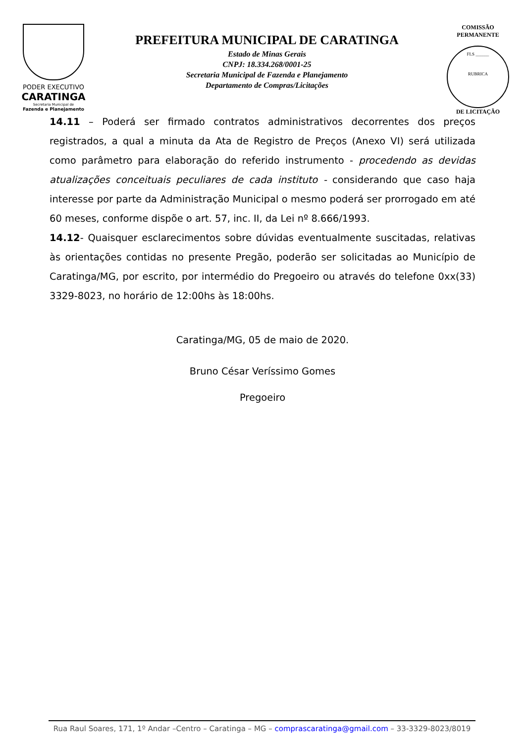PODER EXECUTIVO
CARATINGA
Secretaria Municipal de
Fazenda e Planejamento
PREFEITURA MUNICIPAL DE CARATINGA
Estado de Minas Gerais
CNPJ: 18.334.268/0001-25
Secretaria Municipal de Fazenda e Planejamento
Departamento de Compras/Licitações
COMISSÃO PERMANENTE
FLS ______
RUBRICA
DE LICITAÇÃO
14.11 – Poderá ser firmado contratos administrativos decorrentes dos preços registrados, a qual a minuta da Ata de Registro de Preços (Anexo VI) será utilizada como parâmetro para elaboração do referido instrumento - procedendo as devidas atualizações conceituais peculiares de cada instituto - considerando que caso haja interesse por parte da Administração Municipal o mesmo poderá ser prorrogado em até 60 meses, conforme dispõe o art. 57, inc. II, da Lei nº 8.666/1993.
14.12- Quaisquer esclarecimentos sobre dúvidas eventualmente suscitadas, relativas às orientações contidas no presente Pregão, poderão ser solicitadas ao Município de Caratinga/MG, por escrito, por intermédio do Pregoeiro ou através do telefone 0xx(33) 3329-8023, no horário de 12:00hs às 18:00hs.
Caratinga/MG, 05 de maio de 2020.
Bruno César Veríssimo Gomes
Pregoeiro
Rua Raul Soares, 171, 1º Andar –Centro – Caratinga – MG – comprascaratinga@gmail.com – 33-3329-8023/8019